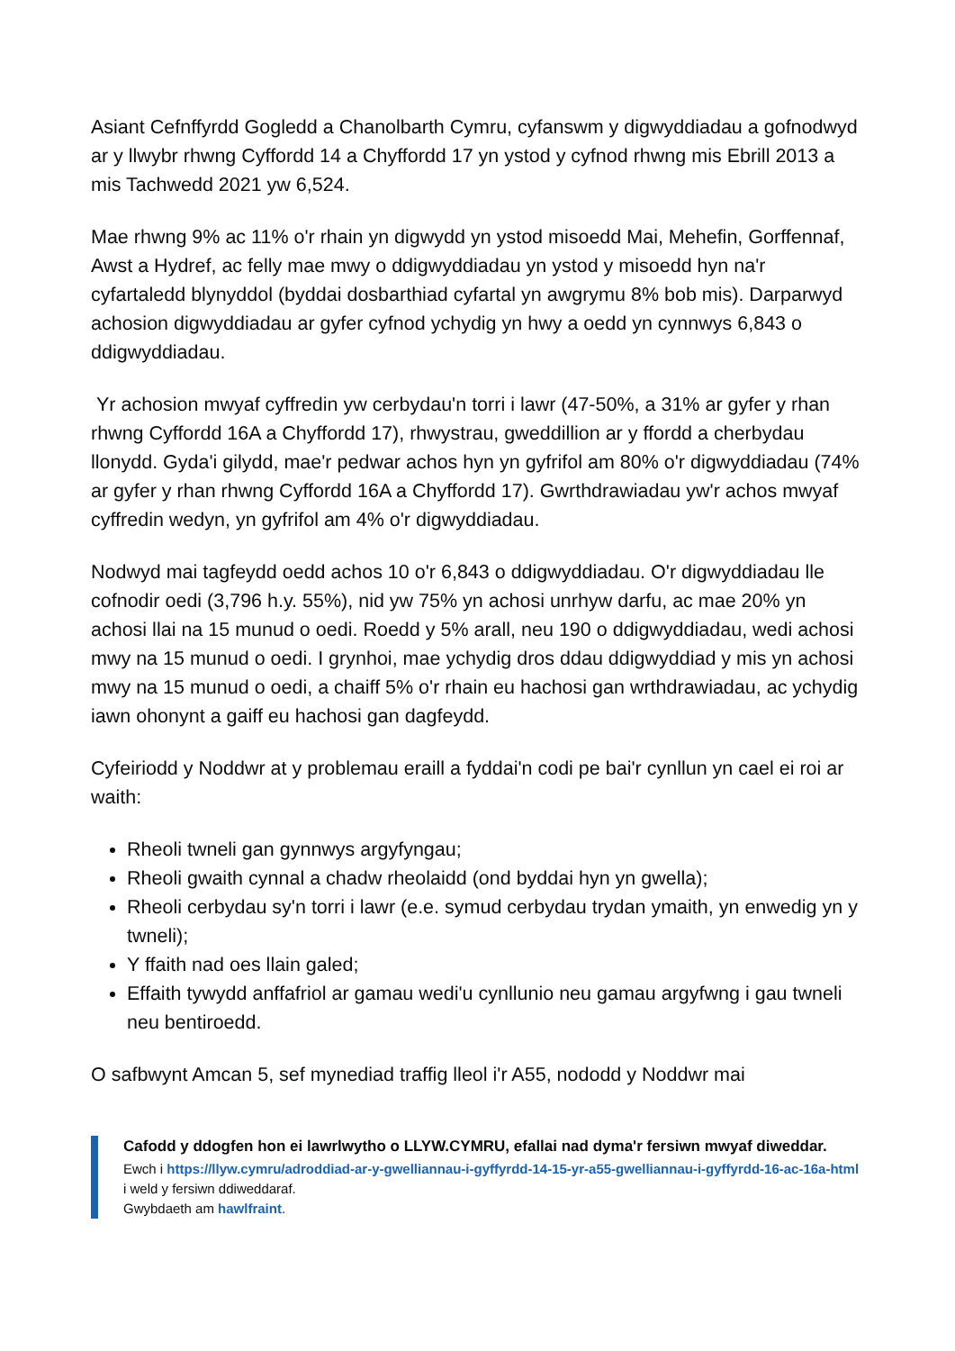Asiant Cefnffyrdd Gogledd a Chanolbarth Cymru, cyfanswm y digwyddiadau a gofnodwyd ar y llwybr rhwng Cyffordd 14 a Chyffordd 17 yn ystod y cyfnod rhwng mis Ebrill 2013 a mis Tachwedd 2021 yw 6,524.
Mae rhwng 9% ac 11% o'r rhain yn digwydd yn ystod misoedd Mai, Mehefin, Gorffennaf, Awst a Hydref, ac felly mae mwy o ddigwyddiadau yn ystod y misoedd hyn na'r cyfartaledd blynyddol (byddai dosbarthiad cyfartal yn awgrymu 8% bob mis). Darparwyd achosion digwyddiadau ar gyfer cyfnod ychydig yn hwy a oedd yn cynnwys 6,843 o ddigwyddiadau.
Yr achosion mwyaf cyffredin yw cerbydau'n torri i lawr (47-50%, a 31% ar gyfer y rhan rhwng Cyffordd 16A a Chyffordd 17), rhwystrau, gweddillion ar y ffordd a cherbydau llonydd. Gyda'i gilydd, mae'r pedwar achos hyn yn gyfrifol am 80% o'r digwyddiadau (74% ar gyfer y rhan rhwng Cyffordd 16A a Chyffordd 17). Gwrthdrawiadau yw'r achos mwyaf cyffredin wedyn, yn gyfrifol am 4% o'r digwyddiadau.
Nodwyd mai tagfeydd oedd achos 10 o'r 6,843 o ddigwyddiadau. O'r digwyddiadau lle cofnodir oedi (3,796 h.y. 55%), nid yw 75% yn achosi unrhyw darfu, ac mae 20% yn achosi llai na 15 munud o oedi. Roedd y 5% arall, neu 190 o ddigwyddiadau, wedi achosi mwy na 15 munud o oedi. I grynhoi, mae ychydig dros ddau ddigwyddiad y mis yn achosi mwy na 15 munud o oedi, a chaiff 5% o'r rhain eu hachosi gan wrthdrawiadau, ac ychydig iawn ohonynt a gaiff eu hachosi gan dagfeydd.
Cyfeiriodd y Noddwr at y problemau eraill a fyddai'n codi pe bai'r cynllun yn cael ei roi ar waith:
Rheoli twneli gan gynnwys argyfyngau;
Rheoli gwaith cynnal a chadw rheolaidd (ond byddai hyn yn gwella);
Rheoli cerbydau sy'n torri i lawr (e.e. symud cerbydau trydan ymaith, yn enwedig yn y twneli);
Y ffaith nad oes llain galed;
Effaith tywydd anffafriol ar gamau wedi'u cynllunio neu gamau argyfwng i gau twneli neu bentiroedd.
O safbwynt Amcan 5, sef mynediad traffig lleol i'r A55, nododd y Noddwr mai
Cafodd y ddogfen hon ei lawrlwytho o LLYW.CYMRU, efallai nad dyma'r fersiwn mwyaf diweddar.
Ewch i https://llyw.cymru/adroddiad-ar-y-gwelliannau-i-gyffyrdd-14-15-yr-a55-gwelliannau-i-gyffyrdd-16-ac-16a-html i weld y fersiwn ddiweddaraf.
Gwybdaeth am hawlfraint.